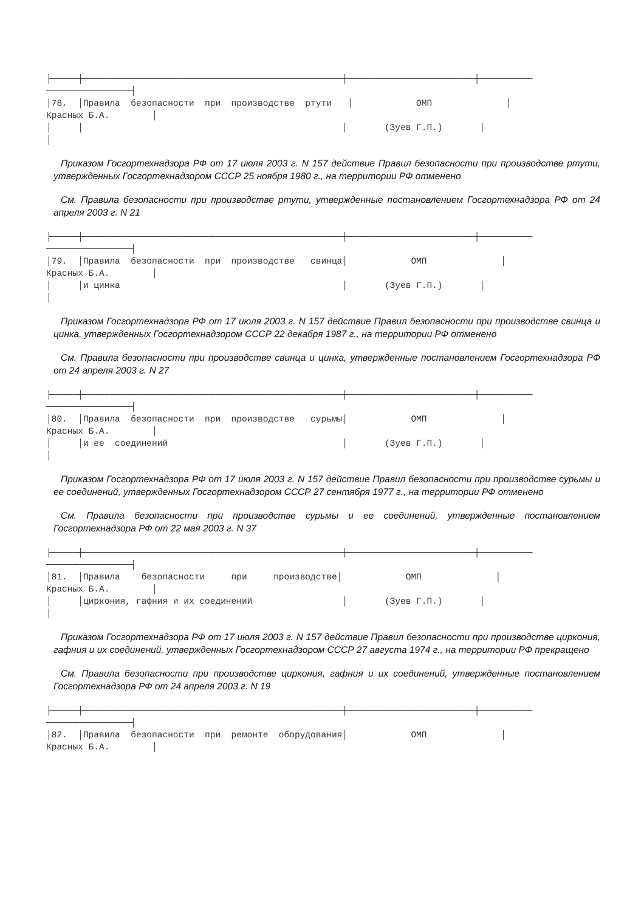├─────┼─────────────────────────────────────────────────┼────────────────────────┼──────────
────────────────┤
│78.  │Правила  безопасности  при  производстве  ртути   │            ОМП              │
Красных Б.А.        │
│     │                                                 │       (Зуев Г.П.)       │
│
Приказом Госгортехнадзора РФ от 17 июля 2003 г. N 157 действие Правил безопасности при производстве ртути, утвержденных Госгортехнадзором СССР 25 ноября 1980 г., на территории РФ отменено
См. Правила безопасности при производстве ртути, утвержденные постановлением Госгортехнадзора РФ от 24 апреля 2003 г. N 21
├─────┼─────────────────────────────────────────────────┼────────────────────────┼──────────
────────────────┤
│79.  │Правила  безопасности  при  производстве   свинца│            ОМП              │
Красных Б.А.        │
│     │и цинка                                          │       (Зуев Г.П.)       │
│
Приказом Госгортехнадзора РФ от 17 июля 2003 г. N 157 действие Правил безопасности при производстве свинца и цинка, утвержденных Госгортехнадзором СССР 22 декабря 1987 г., на территории РФ отменено
См. Правила безопасности при производстве свинца и цинка, утвержденные постановлением Госгортехнадзора РФ от 24 апреля 2003 г. N 27
├─────┼─────────────────────────────────────────────────┼────────────────────────┼──────────
────────────────┤
│80.  │Правила  безопасности  при  производстве   сурьмы│            ОМП              │
Красных Б.А.        │
│     │и ее  соединений                                 │       (Зуев Г.П.)       │
│
Приказом Госгортехнадзора РФ от 17 июля 2003 г. N 157 действие Правил безопасности при производстве сурьмы и ее соединений, утвержденных Госгортехнадзором СССР 27 сентября 1977 г., на территории РФ отменено
См. Правила безопасности при производстве сурьмы и ее соединений, утвержденные постановлением Госгортехнадзора РФ от 22 мая 2003 г. N 37
├─────┼─────────────────────────────────────────────────┼────────────────────────┼──────────
────────────────┤
│81.  │Правила    безопасности     при     производстве│            ОМП              │
Красных Б.А.        │
│     │циркония, гафния и их соединений                 │       (Зуев Г.П.)       │
│
Приказом Госгортехнадзора РФ от 17 июля 2003 г. N 157 действие Правил безопасности при производстве циркония, гафния и их соединений, утвержденных Госгортехнадзором СССР 27 августа 1974 г., на территории РФ прекращено
См. Правила безопасности при производстве циркония, гафния и их соединений, утвержденные постановлением Госгортехнадзора РФ от 24 апреля 2003 г. N 19
├─────┼─────────────────────────────────────────────────┼────────────────────────┼──────────
────────────────┤
│82.  │Правила  безопасности  при  ремонте  оборудования│            ОМП              │
Красных Б.А.        │